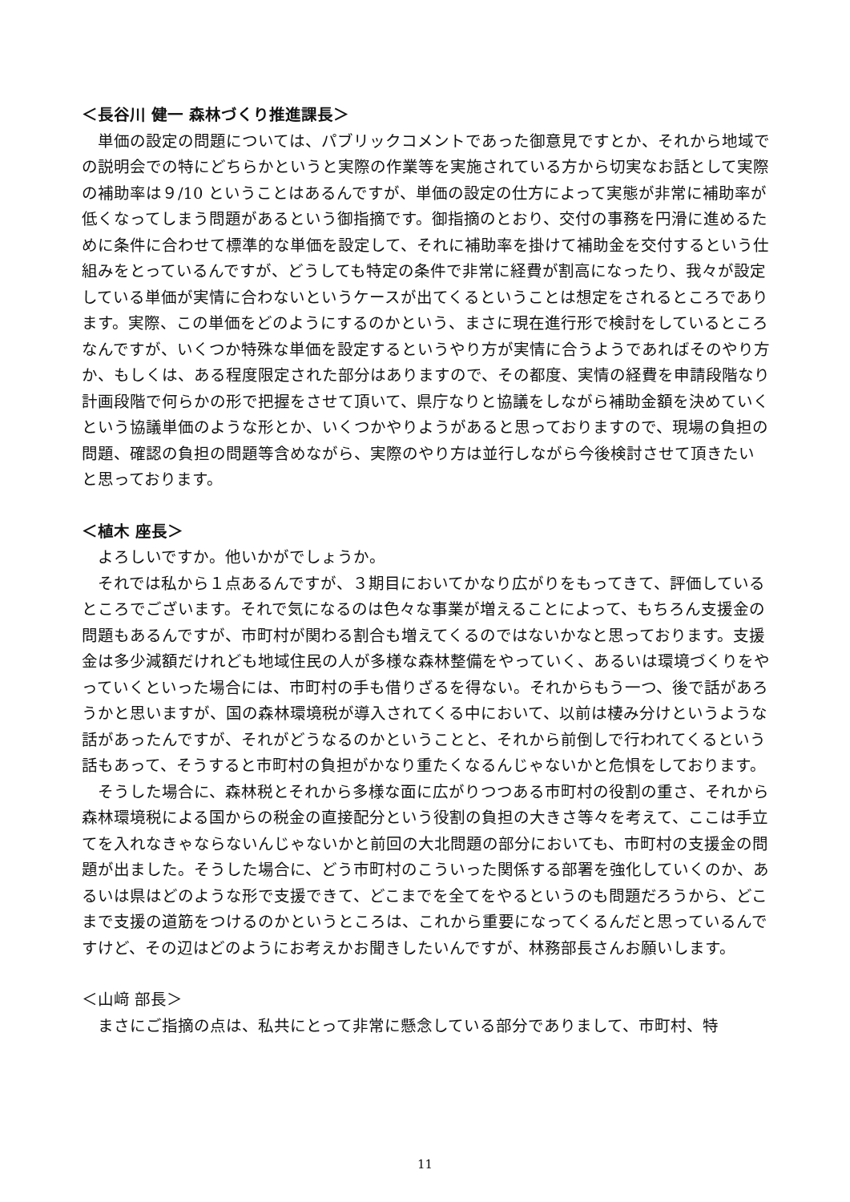＜長谷川 健一 森林づくり推進課長＞
単価の設定の問題については、パブリックコメントであった御意見ですとか、それから地域での説明会での特にどちらかというと実際の作業等を実施されている方から切実なお話として実際の補助率は９/10 ということはあるんですが、単価の設定の仕方によって実態が非常に補助率が低くなってしまう問題があるという御指摘です。御指摘のとおり、交付の事務を円滑に進めるために条件に合わせて標準的な単価を設定して、それに補助率を掛けて補助金を交付するという仕組みをとっているんですが、どうしても特定の条件で非常に経費が割高になったり、我々が設定している単価が実情に合わないというケースが出てくるということは想定をされるところであります。実際、この単価をどのようにするのかという、まさに現在進行形で検討をしているところなんですが、いくつか特殊な単価を設定するというやり方が実情に合うようであればそのやり方か、もしくは、ある程度限定された部分はありますので、その都度、実情の経費を申請段階なり計画段階で何らかの形で把握をさせて頂いて、県庁なりと協議をしながら補助金額を決めていくという協議単価のような形とか、いくつかやりようがあると思っておりますので、現場の負担の問題、確認の負担の問題等含めながら、実際のやり方は並行しながら今後検討させて頂きたいと思っております。
＜植木 座長＞
よろしいですか。他いかがでしょうか。
それでは私から１点あるんですが、３期目においてかなり広がりをもってきて、評価しているところでございます。それで気になるのは色々な事業が増えることによって、もちろん支援金の問題もあるんですが、市町村が関わる割合も増えてくるのではないかなと思っております。支援金は多少減額だけれども地域住民の人が多様な森林整備をやっていく、あるいは環境づくりをやっていくといった場合には、市町村の手も借りざるを得ない。それからもう一つ、後で話があろうかと思いますが、国の森林環境税が導入されてくる中において、以前は棲み分けというような話があったんですが、それがどうなるのかということと、それから前倒しで行われてくるという話もあって、そうすると市町村の負担がかなり重たくなるんじゃないかと危惧をしております。
そうした場合に、森林税とそれから多様な面に広がりつつある市町村の役割の重さ、それから森林環境税による国からの税金の直接配分という役割の負担の大きさ等々を考えて、ここは手立てを入れなきゃならないんじゃないかと前回の大北問題の部分においても、市町村の支援金の問題が出ました。そうした場合に、どう市町村のこういった関係する部署を強化していくのか、あるいは県はどのような形で支援できて、どこまでを全てをやるというのも問題だろうから、どこまで支援の道筋をつけるのかというところは、これから重要になってくるんだと思っているんですけど、その辺はどのようにお考えかお聞きしたいんですが、林務部長さんお願いします。
＜山﨑 部長＞
まさにご指摘の点は、私共にとって非常に懸念している部分でありまして、市町村、特
11